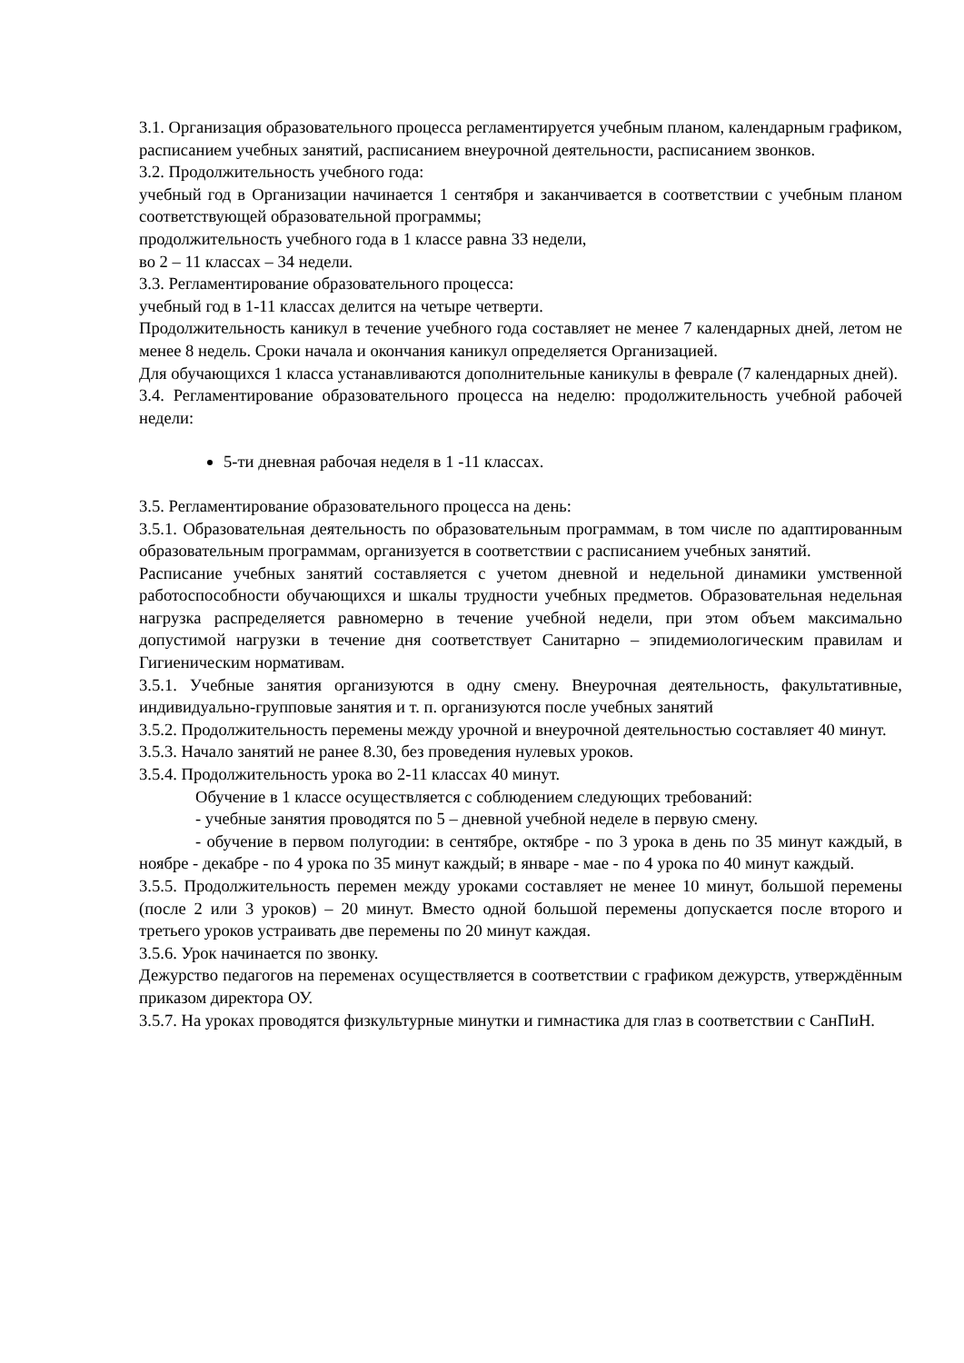3.1. Организация образовательного процесса регламентируется учебным планом, календарным графиком, расписанием учебных занятий, расписанием внеурочной деятельности, расписанием звонков.
3.2. Продолжительность учебного года:
учебный год в Организации начинается 1 сентября и заканчивается в соответствии с учебным планом соответствующей образовательной программы;
продолжительность учебного года в 1 классе равна 33 недели,
во 2 – 11 классах – 34 недели.
3.3. Регламентирование образовательного процесса:
учебный год в 1-11 классах делится на четыре четверти.
Продолжительность каникул в течение учебного года составляет не менее 7 календарных дней, летом не менее 8 недель. Сроки начала и окончания каникул определяется Организацией.
Для обучающихся 1 класса устанавливаются дополнительные каникулы в феврале (7 календарных дней).
3.4. Регламентирование образовательного процесса на неделю: продолжительность учебной рабочей недели:
5-ти дневная рабочая неделя в 1 -11 классах.
3.5. Регламентирование образовательного процесса на день:
3.5.1. Образовательная деятельность по образовательным программам, в том числе по адаптированным образовательным программам, организуется в соответствии с расписанием учебных занятий.
Расписание учебных занятий составляется с учетом дневной и недельной динамики умственной работоспособности обучающихся и шкалы трудности учебных предметов. Образовательная недельная нагрузка распределяется равномерно в течение учебной недели, при этом объем максимально допустимой нагрузки в течение дня соответствует Санитарно – эпидемиологическим правилам и Гигиеническим нормативам.
3.5.1. Учебные занятия организуются в одну смену. Внеурочная деятельность, факультативные, индивидуально-групповые занятия и т. п. организуются после учебных занятий
3.5.2. Продолжительность перемены между урочной и внеурочной деятельностью составляет 40 минут.
3.5.3. Начало занятий не ранее 8.30, без проведения нулевых уроков.
3.5.4. Продолжительность урока во 2-11 классах 40 минут.
Обучение в 1 классе осуществляется с соблюдением следующих требований:
- учебные занятия проводятся по 5 – дневной учебной неделе в первую смену.
- обучение в первом полугодии: в сентябре, октябре - по 3 урока в день по 35 минут каждый, в ноябре - декабре - по 4 урока по 35 минут каждый; в январе - мае - по 4 урока по 40 минут каждый.
3.5.5. Продолжительность перемен между уроками составляет не менее 10 минут, большой перемены (после 2 или 3 уроков) – 20 минут. Вместо одной большой перемены допускается после второго и третьего уроков устраивать две перемены по 20 минут каждая.
3.5.6. Урок начинается по звонку.
Дежурство педагогов на переменах осуществляется в соответствии с графиком дежурств, утверждённым приказом директора ОУ.
3.5.7. На уроках проводятся физкультурные минутки и гимнастика для глаз в соответствии с СанПиН.